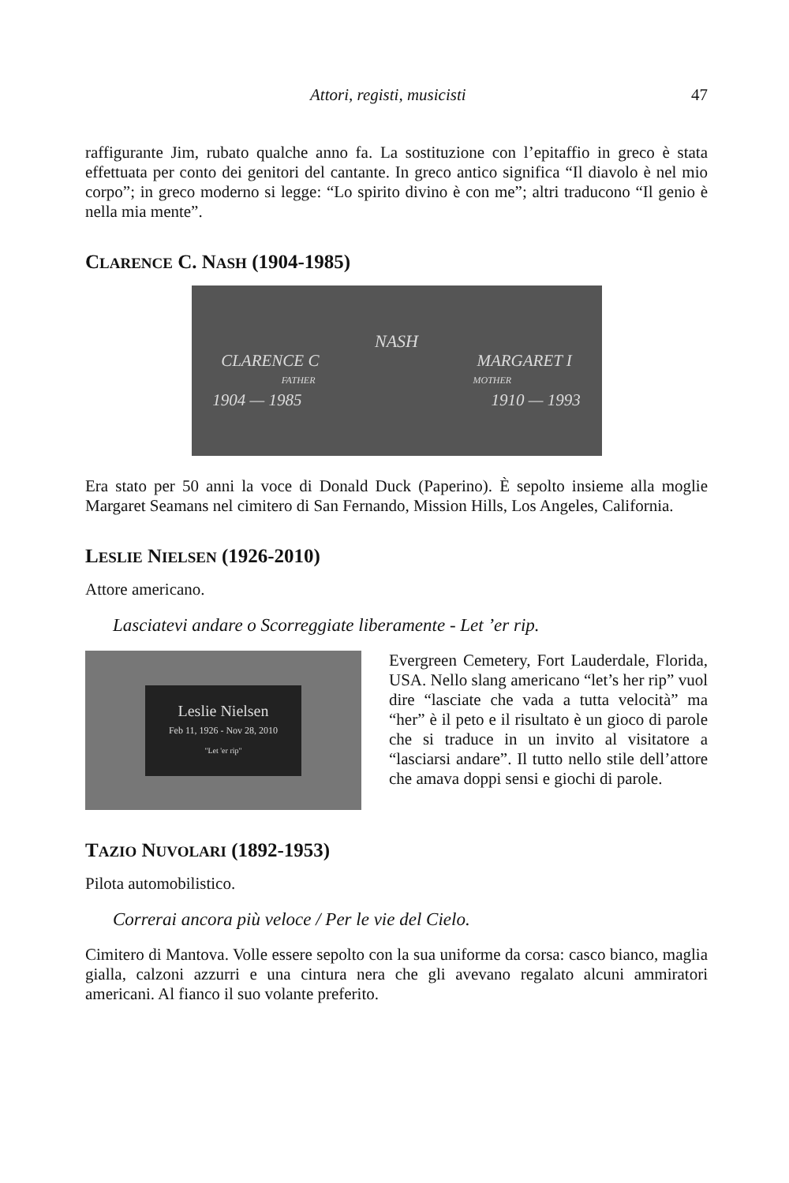Attori, registi, musicisti 47
raffigurante Jim, rubato qualche anno fa. La sostituzione con l’epitaffio in greco è stata effettuata per conto dei genitori del cantante. In greco antico significa “Il diavolo è nel mio corpo”; in greco moderno si legge: “Lo spirito divino è con me”; altri traducono “Il genio è nella mia mente”.
CLARENCE C. NASH (1904-1985)
NASH
CLARENCE C MARGARET I
FATHER MOTHER
1904 — 1985 1910 — 1993
Era stato per 50 anni la voce di Donald Duck (Paperino). È sepolto insieme alla moglie Margaret Seamans nel cimitero di San Fernando, Mission Hills, Los Angeles, California.
LESLIE NIELSEN (1926-2010)
Attore americano.
Lasciatevi andare o Scorreggiate liberamente - Let ’er rip.
Leslie Nielsen
Feb 11, 1926 - Nov 28, 2010
"Let 'er rip"
Evergreen Cemetery, Fort Lauderdale, Florida, USA. Nello slang americano “let’s her rip” vuol dire “lasciate che vada a tutta velocità” ma “her” è il peto e il risultato è un gioco di parole che si traduce in un invito al visitatore a “lasciarsi andare”. Il tutto nello stile dell’attore che amava doppi sensi e giochi di parole.
TAZIO NUVOLARI (1892-1953)
Pilota automobilistico.
Correrai ancora più veloce / Per le vie del Cielo.
Cimitero di Mantova. Volle essere sepolto con la sua uniforme da corsa: casco bianco, maglia gialla, calzoni azzurri e una cintura nera che gli avevano regalato alcuni ammiratori americani. Al fianco il suo volante preferito.